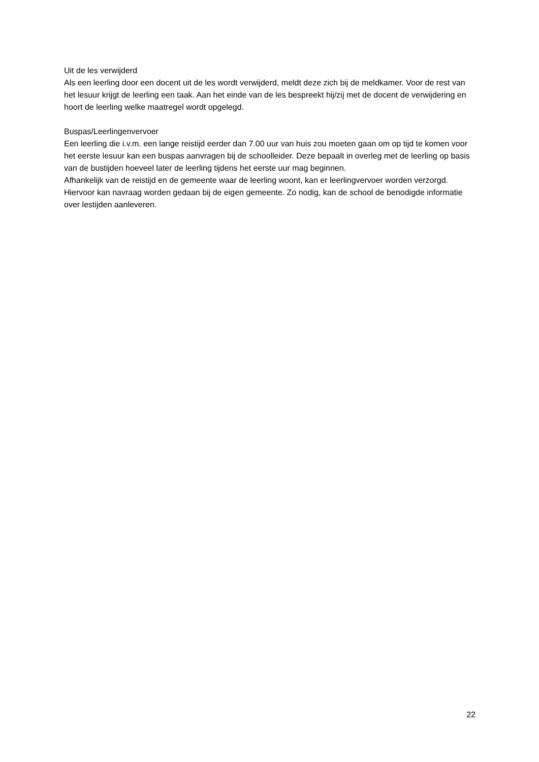Uit de les verwijderd
Als een leerling door een docent uit de les wordt verwijderd, meldt deze zich bij de meldkamer. Voor de rest van het lesuur krijgt de leerling een taak. Aan het einde van de les bespreekt hij/zij met de docent de verwijdering en hoort de leerling welke maatregel wordt opgelegd.
Buspas/Leerlingenvervoer
Een leerling die i.v.m. een lange reistijd eerder dan 7.00 uur van huis zou moeten gaan om op tijd te komen voor het eerste lesuur kan een buspas aanvragen bij de schoolleider. Deze bepaalt in overleg met de leerling op basis van de bustijden hoeveel later de leerling tijdens het eerste uur mag beginnen.
Afhankelijk van de reistijd en de gemeente waar de leerling woont, kan er leerlingvervoer worden verzorgd. Hiervoor kan navraag worden gedaan bij de eigen gemeente. Zo nodig, kan de school de benodigde informatie over lestijden aanleveren.
22